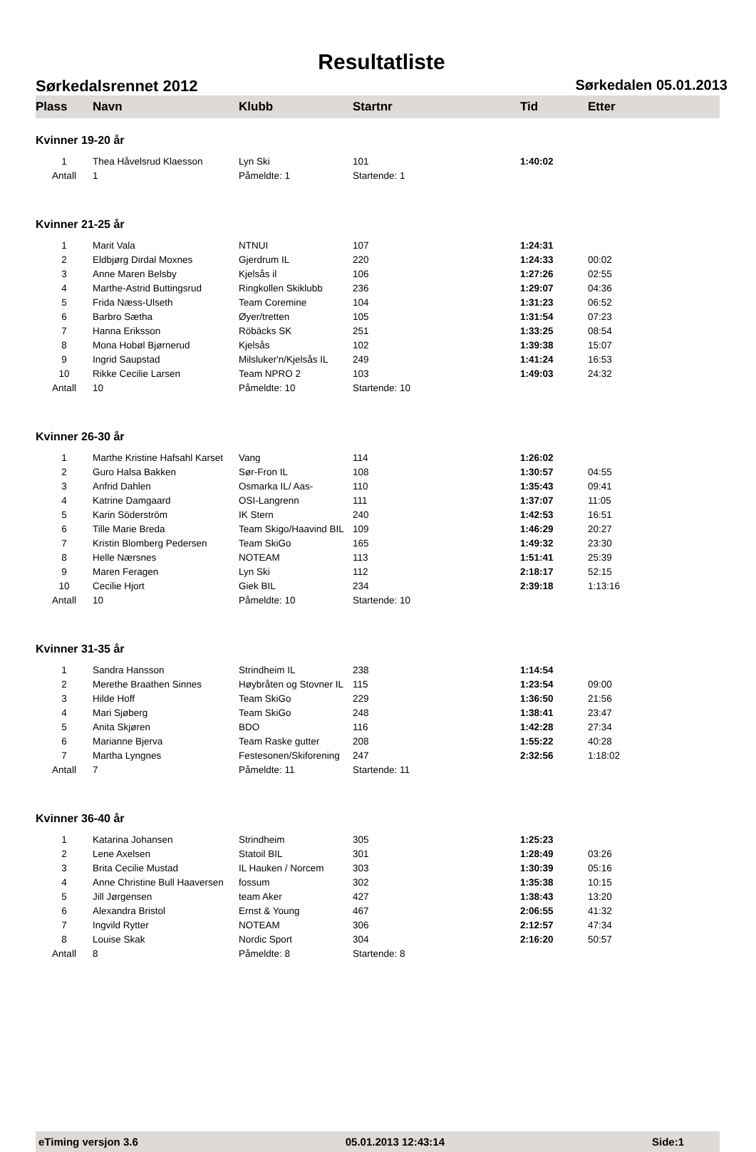Resultatliste
Sørkedalsrennet 2012 Sørkedalen 05.01.2013
| Plass | Navn | Klubb | Startnr | Tid | Etter |
| --- | --- | --- | --- | --- | --- |
| Kvinner 19-20 år | | | | | |
| 1 | Thea Håvelsrud Klaesson | Lyn Ski | 101 | 1:40:02 | |
| Antall | 1 | Påmeldte: 1 | Startende: 1 | | |
| Kvinner 21-25 år | | | | | |
| 1 | Marit Vala | NTNUI | 107 | 1:24:31 | |
| 2 | Eldbjørg Dirdal Moxnes | Gjerdrum IL | 220 | 1:24:33 | 00:02 |
| 3 | Anne Maren Belsby | Kjelsås il | 106 | 1:27:26 | 02:55 |
| 4 | Marthe-Astrid Buttingsrud | Ringkollen Skiklubb | 236 | 1:29:07 | 04:36 |
| 5 | Frida Næss-Ulseth | Team Coremine | 104 | 1:31:23 | 06:52 |
| 6 | Barbro Sætha | Øyer/tretten | 105 | 1:31:54 | 07:23 |
| 7 | Hanna Eriksson | Röbäcks SK | 251 | 1:33:25 | 08:54 |
| 8 | Mona Hobøl Bjørnerud | Kjelsås | 102 | 1:39:38 | 15:07 |
| 9 | Ingrid Saupstad | Milsluker'n/Kjelsås IL | 249 | 1:41:24 | 16:53 |
| 10 | Rikke Cecilie Larsen | Team NPRO 2 | 103 | 1:49:03 | 24:32 |
| Antall | 10 | Påmeldte: 10 | Startende: 10 | | |
| Kvinner 26-30 år | | | | | |
| 1 | Marthe Kristine Hafsahl Karset | Vang | 114 | 1:26:02 | |
| 2 | Guro Halsa Bakken | Sør-Fron IL | 108 | 1:30:57 | 04:55 |
| 3 | Anfrid Dahlen | Osmarka IL/ Aas- | 110 | 1:35:43 | 09:41 |
| 4 | Katrine Damgaard | OSI-Langrenn | 111 | 1:37:07 | 11:05 |
| 5 | Karin Söderström | IK Stern | 240 | 1:42:53 | 16:51 |
| 6 | Tille Marie Breda | Team Skigo/Haavind BIL | 109 | 1:46:29 | 20:27 |
| 7 | Kristin Blomberg Pedersen | Team SkiGo | 165 | 1:49:32 | 23:30 |
| 8 | Helle Nærsnes | NOTEAM | 113 | 1:51:41 | 25:39 |
| 9 | Maren Feragen | Lyn Ski | 112 | 2:18:17 | 52:15 |
| 10 | Cecilie Hjort | Giek BIL | 234 | 2:39:18 | 1:13:16 |
| Antall | 10 | Påmeldte: 10 | Startende: 10 | | |
| Kvinner 31-35 år | | | | | |
| 1 | Sandra Hansson | Strindheim IL | 238 | 1:14:54 | |
| 2 | Merethe Braathen Sinnes | Høybråten og Stovner IL | 115 | 1:23:54 | 09:00 |
| 3 | Hilde Hoff | Team SkiGo | 229 | 1:36:50 | 21:56 |
| 4 | Mari Sjøberg | Team SkiGo | 248 | 1:38:41 | 23:47 |
| 5 | Anita Skjøren | BDO | 116 | 1:42:28 | 27:34 |
| 6 | Marianne Bjerva | Team Raske gutter | 208 | 1:55:22 | 40:28 |
| 7 | Martha Lyngnes | Festesonen/Skiforening | 247 | 2:32:56 | 1:18:02 |
| Antall | 7 | Påmeldte: 11 | Startende: 11 | | |
| Kvinner 36-40 år | | | | | |
| 1 | Katarina Johansen | Strindheim | 305 | 1:25:23 | |
| 2 | Lene Axelsen | Statoil BIL | 301 | 1:28:49 | 03:26 |
| 3 | Brita Cecilie Mustad | IL Hauken / Norcem | 303 | 1:30:39 | 05:16 |
| 4 | Anne Christine Bull Haaversen | fossum | 302 | 1:35:38 | 10:15 |
| 5 | Jill Jørgensen | team Aker | 427 | 1:38:43 | 13:20 |
| 6 | Alexandra Bristol | Ernst & Young | 467 | 2:06:55 | 41:32 |
| 7 | Ingvild Rytter | NOTEAM | 306 | 2:12:57 | 47:34 |
| 8 | Louise Skak | Nordic Sport | 304 | 2:16:20 | 50:57 |
| Antall | 8 | Påmeldte: 8 | Startende: 8 | | |
eTiming versjon 3.6 05.01.2013 12:43:14 Side:1